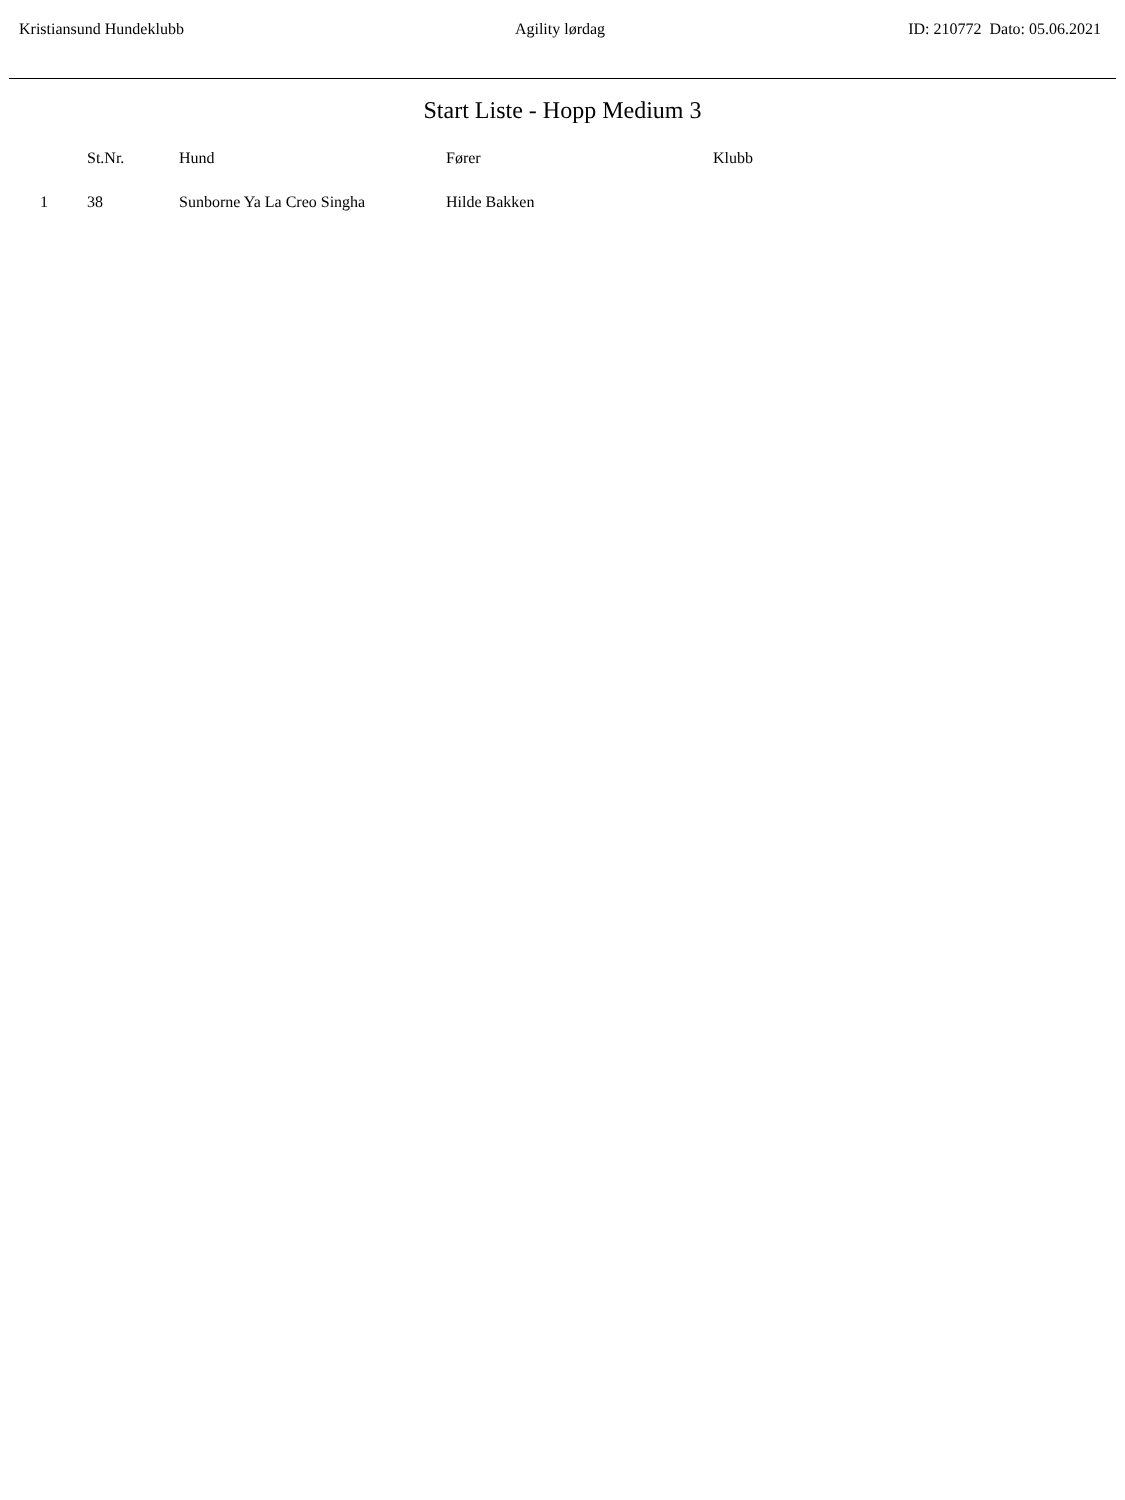Kristiansund Hundeklubb Agility lørdag ID: 210772 Dato: 05.06.2021
Start Liste - Hopp Medium 3
| | St.Nr. | Hund | Fører | Klubb |
| --- | --- | --- | --- | --- |
| 1 | 38 | Sunborne Ya La Creo Singha | Hilde Bakken | |